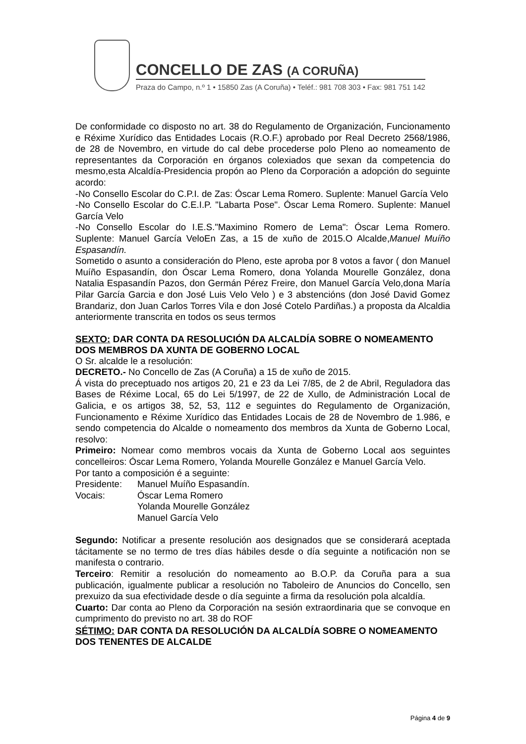CONCELLO DE ZAS (A CORUÑA)
Praza do Campo, n.º 1 • 15850 Zas (A Coruña) • Teléf.: 981 708 303 • Fax: 981 751 142
De conformidade co disposto no art. 38 do Regulamento de Organización, Funcionamento e Réxime Xurídico das Entidades Locais (R.O.F.) aprobado por Real Decreto 2568/1986, de 28 de Novembro, en virtude do cal debe procederse polo Pleno ao nomeamento de representantes da Corporación en órganos colexiados que sexan da competencia do mesmo,esta Alcaldía-Presidencia propón ao Pleno da Corporación a adopción do seguinte acordo:
-No Consello Escolar do C.P.I. de Zas: Óscar Lema Romero. Suplente: Manuel García Velo
-No Consello Escolar do C.E.I.P. "Labarta Pose". Óscar Lema Romero. Suplente: Manuel García Velo
-No Consello Escolar do I.E.S."Maximino Romero de Lema": Óscar Lema Romero. Suplente: Manuel García VeloEn Zas, a 15 de xuño de 2015.O Alcalde,Manuel Muíño Espasandín.
Sometido o asunto a consideración do Pleno, este aproba por 8 votos a favor ( don Manuel Muíño Espasandín, don Óscar Lema Romero, dona Yolanda Mourelle González, dona Natalia Espasandín Pazos, don Germán Pérez Freire, don Manuel García Velo,dona María Pilar García Garcia e don José Luis Velo Velo ) e 3 abstencións (don José David Gomez Brandariz, don Juan Carlos Torres Vila e don José Cotelo Pardiñas.) a proposta da Alcaldia anteriormente transcrita en todos os seus termos
SEXTO: DAR CONTA DA RESOLUCIÓN DA ALCALDÍA SOBRE O NOMEAMENTO DOS MEMBROS DA XUNTA DE GOBERNO LOCAL
O Sr. alcalde le a resolución:
DECRETO.- No Concello de Zas (A Coruña) a 15 de xuño de 2015.
Á vista do preceptuado nos artigos 20, 21 e 23 da Lei 7/85, de 2 de Abril, Reguladora das Bases de Réxime Local, 65 do Lei 5/1997, de 22 de Xullo, de Administración Local de Galicia, e os artigos 38, 52, 53, 112 e seguintes do Regulamento de Organización, Funcionamento e Réxime Xurídico das Entidades Locais de 28 de Novembro de 1.986, e sendo competencia do Alcalde o nomeamento dos membros da Xunta de Goberno Local, resolvo:
Primeiro: Nomear como membros vocais da Xunta de Goberno Local aos seguintes concelleiros: Óscar Lema Romero, Yolanda Mourelle González e Manuel García Velo.
Por tanto a composición é a seguinte:
Presidente: Manuel Muíño Espasandín.
Vocais: Óscar Lema Romero
Yolanda Mourelle González
Manuel García Velo
Segundo: Notificar a presente resolución aos designados que se considerará aceptada tácitamente se no termo de tres días hábiles desde o día seguinte a notificación non se manifesta o contrario.
Terceiro: Remitir a resolución do nomeamento ao B.O.P. da Coruña para a sua publicación, igualmente publicar a resolución no Taboleiro de Anuncios do Concello, sen prexuizo da sua efectividade desde o día seguinte a firma da resolución pola alcaldía.
Cuarto: Dar conta ao Pleno da Corporación na sesión extraordinaria que se convoque en cumprimento do previsto no art. 38 do ROF
SÉTIMO: DAR CONTA DA RESOLUCIÓN DA ALCALDÍA SOBRE O NOMEAMENTO DOS TENENTES DE ALCALDE
Página 4 de 9